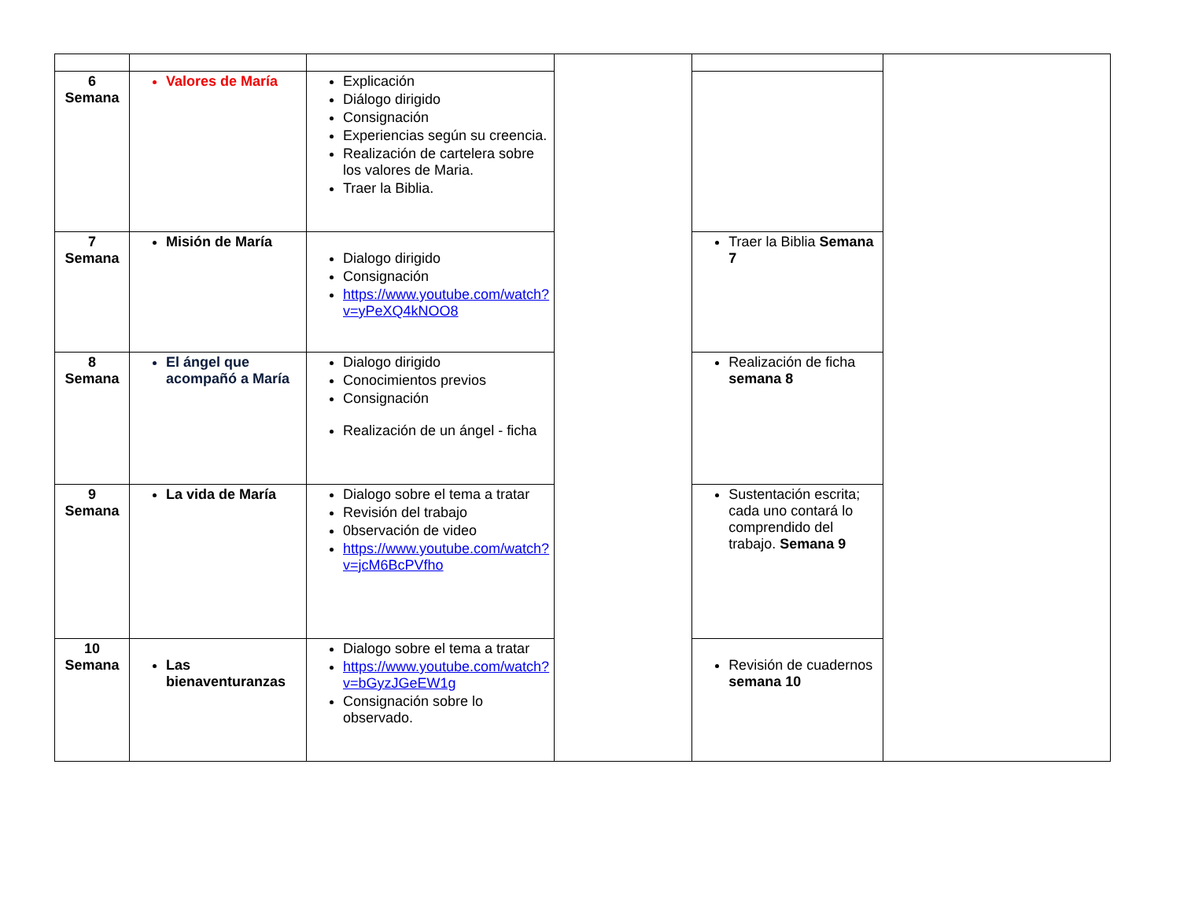| 6 Semana | Valores de María | Explicación Diálogo dirigido Consignación Experiencias según su creencia. Realización de cartelera sobre los valores de Maria. Traer la Biblia. | | | |
| 7 Semana | Misión de María | Dialogo dirigido Consignación https://www.youtube.com/watch?v=yPeXQ4kNOO8 | | Traer la Biblia Semana 7 | |
| 8 Semana | El ángel que acompañó a María | Dialogo dirigido Conocimientos previos Consignación Realización de un ángel - ficha | | Realización de ficha semana 8 | |
| 9 Semana | La vida de María | Dialogo sobre el tema a tratar Revisión del trabajo 0bservación de video https://www.youtube.com/watch?v=jcM6BcPVfho | | Sustentación escrita; cada uno contará lo comprendido del trabajo. Semana 9 | |
| 10 Semana | Las bienaventuranzas | Dialogo sobre el tema a tratar https://www.youtube.com/watch?v=bGyzJGeEW1g Consignación sobre lo observado. | | Revisión de cuadernos semana 10 | |